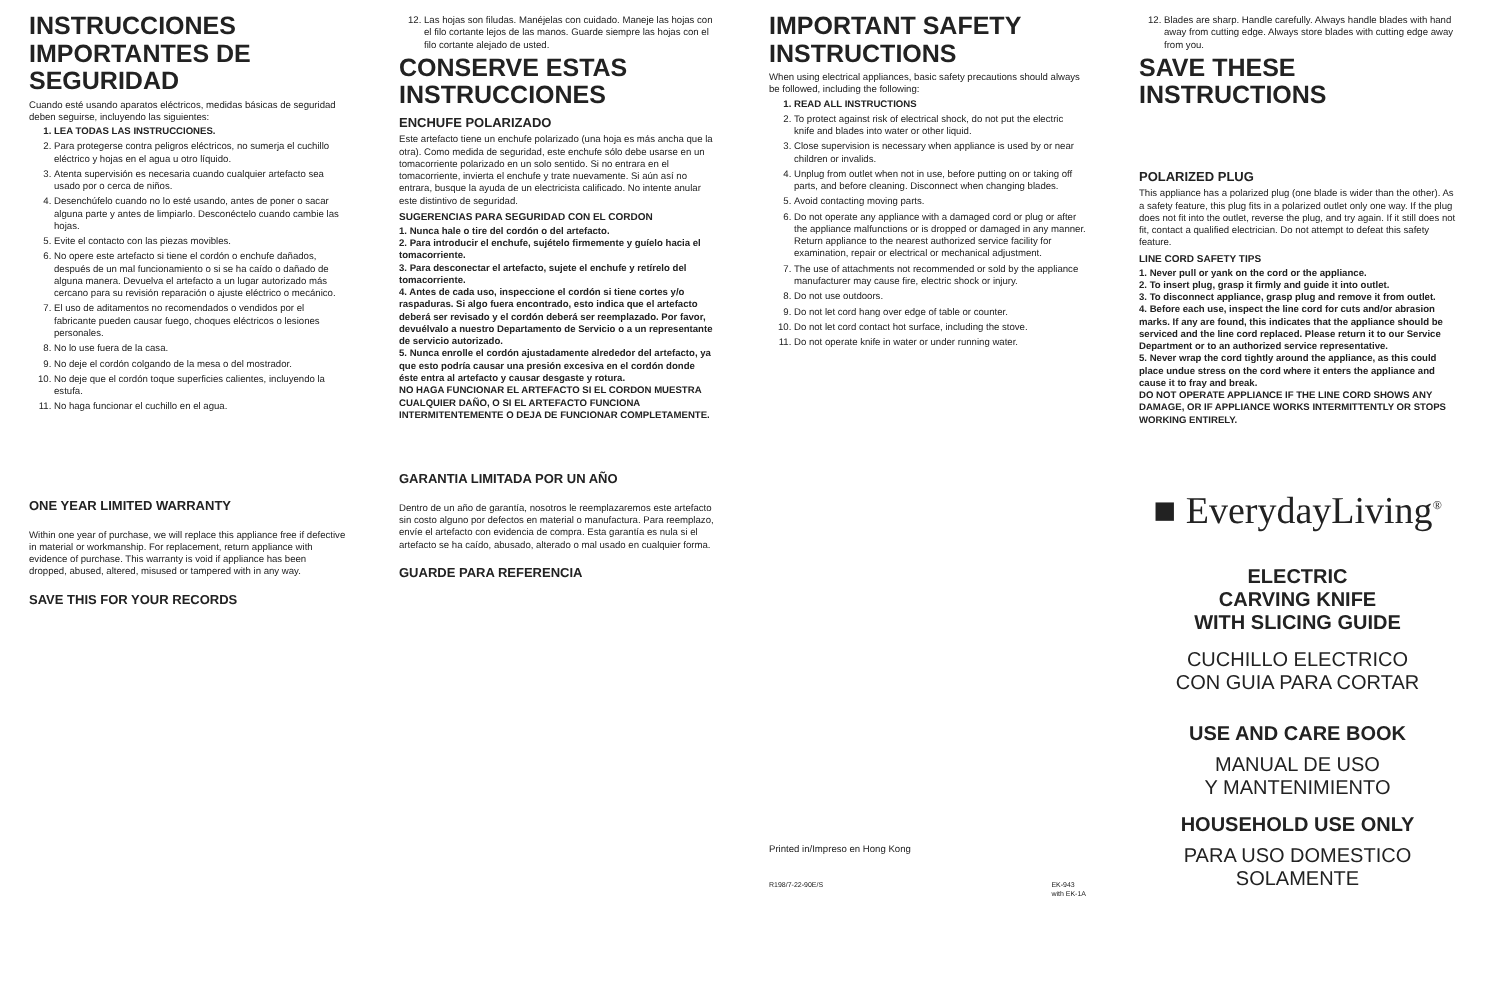INSTRUCCIONES IMPORTANTES DE SEGURIDAD
Cuando esté usando aparatos eléctricos, medidas básicas de seguridad deben seguirse, incluyendo las siguientes:
1. LEA TODAS LAS INSTRUCCIONES.
2. Para protegerse contra peligros eléctricos, no sumerja el cuchillo eléctrico y hojas en el agua u otro líquido.
3. Atenta supervisión es necesaria cuando cualquier artefacto sea usado por o cerca de niños.
4. Desenchúfelo cuando no lo esté usando, antes de poner o sacar alguna parte y antes de limpiarlo. Desconéctelo cuando cambie las hojas.
5. Evite el contacto con las piezas movibles.
6. No opere este artefacto si tiene el cordón o enchufe dañados, después de un mal funcionamiento o si se ha caído o dañado de alguna manera. Devuelva el artefacto a un lugar autorizado más cercano para su revisión reparación o ajuste eléctrico o mecánico.
7. El uso de aditamentos no recomendados o vendidos por el fabricante pueden causar fuego, choques eléctricos o lesiones personales.
8. No lo use fuera de la casa.
9. No deje el cordón colgando de la mesa o del mostrador.
10. No deje que el cordón toque superficies calientes, incluyendo la estufa.
11. No haga funcionar el cuchillo en el agua.
ONE YEAR LIMITED WARRANTY
Within one year of purchase, we will replace this appliance free if defective in material or workmanship. For replacement, return appliance with evidence of purchase. This warranty is void if appliance has been dropped, abused, altered, misused or tampered with in any way.
SAVE THIS FOR YOUR RECORDS
12. Las hojas son filudas. Manéjelas con cuidado. Maneje las hojas con el filo cortante lejos de las manos. Guarde siempre las hojas con el filo cortante alejado de usted.
CONSERVE ESTAS INSTRUCCIONES
ENCHUFE POLARIZADO
Este artefacto tiene un enchufe polarizado (una hoja es más ancha que la otra). Como medida de seguridad, este enchufe sólo debe usarse en un tomacorriente polarizado en un solo sentido. Si no entrara en el tomacorriente, invierta el enchufe y trate nuevamente. Si aún así no entrara, busque la ayuda de un electricista calificado. No intente anular este distintivo de seguridad.
SUGERENCIAS PARA SEGURIDAD CON EL CORDON
1. Nunca hale o tire del cordón o del artefacto.
2. Para introducir el enchufe, sujételo firmemente y guíelo hacia el tomacorriente.
3. Para desconectar el artefacto, sujete el enchufe y retírelo del tomacorriente.
4. Antes de cada uso, inspeccione el cordón si tiene cortes y/o raspaduras. Si algo fuera encontrado, esto indica que el artefacto deberá ser revisado y el cordón deberá ser reemplazado. Por favor, devuélvalo a nuestro Departamento de Servicio o a un representante de servicio autorizado.
5. Nunca enrolle el cordón ajustadamente alrededor del artefacto, ya que esto podría causar una presión excesiva en el cordón donde éste entra al artefacto y causar desgaste y rotura.
NO HAGA FUNCIONAR EL ARTEFACTO SI EL CORDON MUESTRA CUALQUIER DAÑO, O SI EL ARTEFACTO FUNCIONA INTERMITENTEMENTE O DEJA DE FUNCIONAR COMPLETAMENTE.
GARANTIA LIMITADA POR UN AÑO
Dentro de un año de garantía, nosotros le reemplazaremos este artefacto sin costo alguno por defectos en material o manufactura. Para reemplazo, envíe el artefacto con evidencia de compra. Esta garantía es nula si el artefacto se ha caído, abusado, alterado o mal usado en cualquier forma.
GUARDE PARA REFERENCIA
IMPORTANT SAFETY INSTRUCTIONS
When using electrical appliances, basic safety precautions should always be followed, including the following:
1. READ ALL INSTRUCTIONS
2. To protect against risk of electrical shock, do not put the electric knife and blades into water or other liquid.
3. Close supervision is necessary when appliance is used by or near children or invalids.
4. Unplug from outlet when not in use, before putting on or taking off parts, and before cleaning. Disconnect when changing blades.
5. Avoid contacting moving parts.
6. Do not operate any appliance with a damaged cord or plug or after the appliance malfunctions or is dropped or damaged in any manner. Return appliance to the nearest authorized service facility for examination, repair or electrical or mechanical adjustment.
7. The use of attachments not recommended or sold by the appliance manufacturer may cause fire, electric shock or injury.
8. Do not use outdoors.
9. Do not let cord hang over edge of table or counter.
10. Do not let cord contact hot surface, including the stove.
11. Do not operate knife in water or under running water.
Printed in/Impreso en Hong Kong
R198/7-22-90E/S EK-943
with EK-1A
12. Blades are sharp. Handle carefully. Always handle blades with hand away from cutting edge. Always store blades with cutting edge away from you.
SAVE THESE INSTRUCTIONS
POLARIZED PLUG
This appliance has a polarized plug (one blade is wider than the other). As a safety feature, this plug fits in a polarized outlet only one way. If the plug does not fit into the outlet, reverse the plug, and try again. If it still does not fit, contact a qualified electrician. Do not attempt to defeat this safety feature.
LINE CORD SAFETY TIPS
1. Never pull or yank on the cord or the appliance.
2. To insert plug, grasp it firmly and guide it into outlet.
3. To disconnect appliance, grasp plug and remove it from outlet.
4. Before each use, inspect the line cord for cuts and/or abrasion marks. If any are found, this indicates that the appliance should be serviced and the line cord replaced. Please return it to our Service Department or to an authorized service representative.
5. Never wrap the cord tightly around the appliance, as this could place undue stress on the cord where it enters the appliance and cause it to fray and break.
DO NOT OPERATE APPLIANCE IF THE LINE CORD SHOWS ANY DAMAGE, OR IF APPLIANCE WORKS INTERMITTENTLY OR STOPS WORKING ENTIRELY.
■ EverydayLiving<sup>®</sup>
ELECTRIC
CARVING KNIFE
WITH SLICING GUIDE
CUCHILLO ELECTRICO
CON GUIA PARA CORTAR
USE AND CARE BOOK
MANUAL DE USO
Y MANTENIMIENTO
HOUSEHOLD USE ONLY
PARA USO DOMESTICO
SOLAMENTE